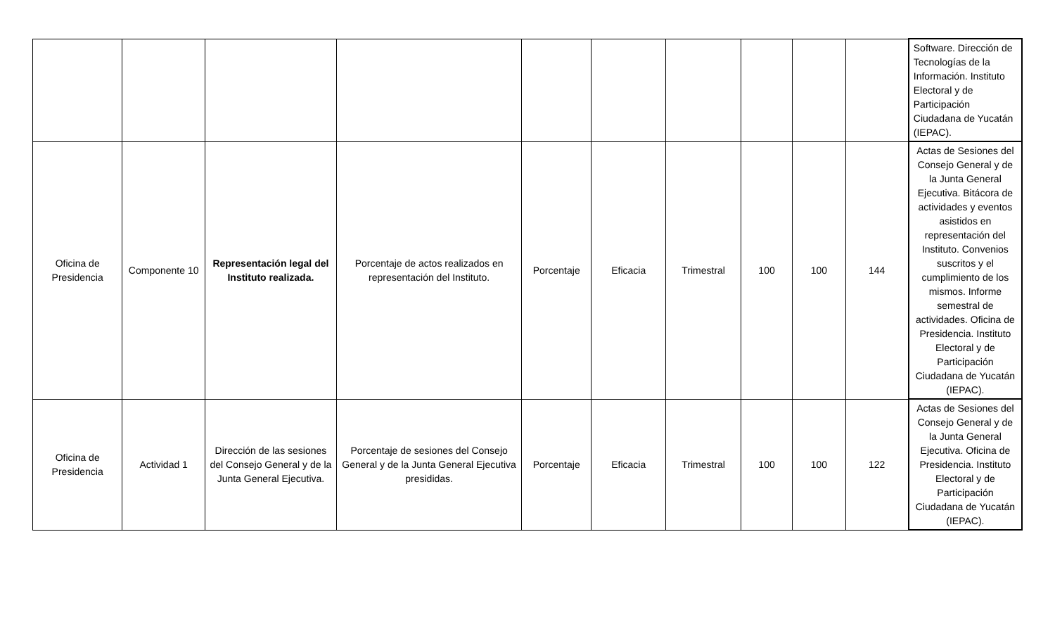| | | | | | | | | | | Software. Dirección de Tecnologías de la Información. Instituto Electoral y de Participación Ciudadana de Yucatán (IEPAC). |
| Oficina de Presidencia | Componente 10 | Representación legal del Instituto realizada. | Porcentaje de actos realizados en representación del Instituto. | Porcentaje | Eficacia | Trimestral | 100 | 100 | 144 | Actas de Sesiones del Consejo General y de la Junta General Ejecutiva. Bitácora de actividades y eventos asistidos en representación del Instituto. Convenios suscritos y el cumplimiento de los mismos. Informe semestral de actividades. Oficina de Presidencia. Instituto Electoral y de Participación Ciudadana de Yucatán (IEPAC). |
| Oficina de Presidencia | Actividad 1 | Dirección de las sesiones del Consejo General y de la Junta General Ejecutiva. | Porcentaje de sesiones del Consejo General y de la Junta General Ejecutiva presididas. | Porcentaje | Eficacia | Trimestral | 100 | 100 | 122 | Actas de Sesiones del Consejo General y de la Junta General Ejecutiva. Oficina de Presidencia. Instituto Electoral y de Participación Ciudadana de Yucatán (IEPAC). |